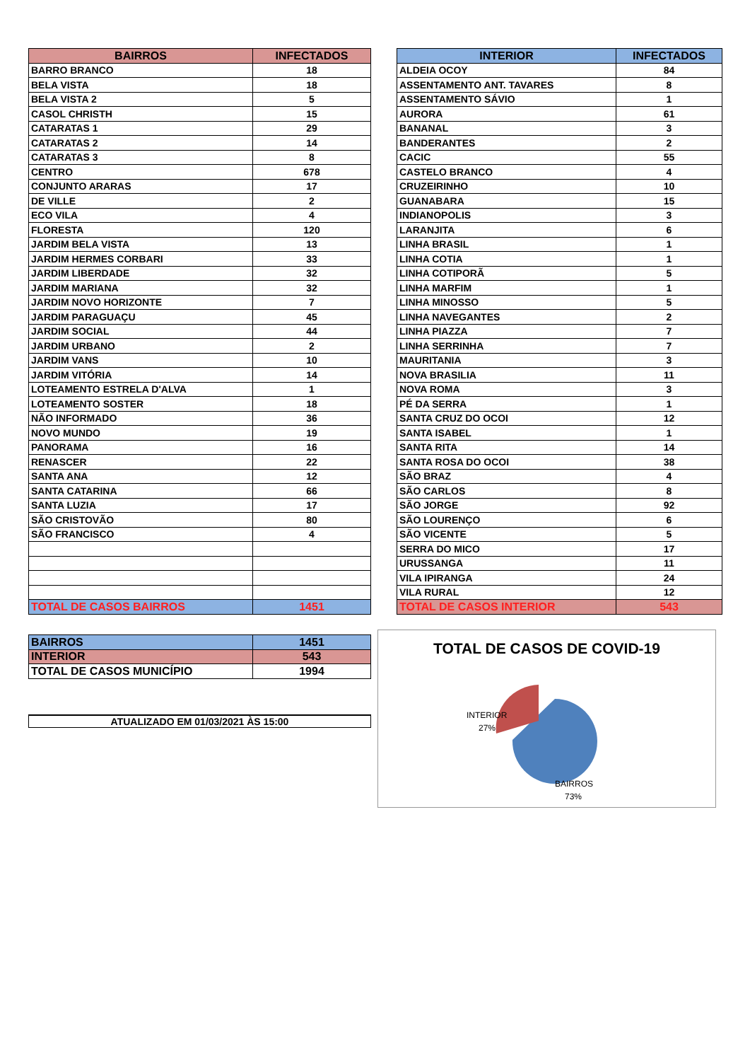| BAIRROS | INFECTADOS |
| --- | --- |
| BARRO BRANCO | 18 |
| BELA VISTA | 18 |
| BELA VISTA 2 | 5 |
| CASOL CHRISTH | 15 |
| CATARATAS 1 | 29 |
| CATARATAS 2 | 14 |
| CATARATAS 3 | 8 |
| CENTRO | 678 |
| CONJUNTO ARARAS | 17 |
| DE VILLE | 2 |
| ECO VILA | 4 |
| FLORESTA | 120 |
| JARDIM BELA VISTA | 13 |
| JARDIM HERMES CORBARI | 33 |
| JARDIM LIBERDADE | 32 |
| JARDIM MARIANA | 32 |
| JARDIM NOVO HORIZONTE | 7 |
| JARDIM PARAGUAÇU | 45 |
| JARDIM SOCIAL | 44 |
| JARDIM URBANO | 2 |
| JARDIM VANS | 10 |
| JARDIM VITÓRIA | 14 |
| LOTEAMENTO ESTRELA D'ALVA | 1 |
| LOTEAMENTO SOSTER | 18 |
| NÃO INFORMADO | 36 |
| NOVO MUNDO | 19 |
| PANORAMA | 16 |
| RENASCER | 22 |
| SANTA ANA | 12 |
| SANTA CATARINA | 66 |
| SANTA LUZIA | 17 |
| SÃO CRISTOVÃO | 80 |
| SÃO FRANCISCO | 4 |
| TOTAL DE CASOS BAIRROS | 1451 |
| INTERIOR | INFECTADOS |
| --- | --- |
| ALDEIA OCOY | 84 |
| ASSENTAMENTO ANT. TAVARES | 8 |
| ASSENTAMENTO SÁVIO | 1 |
| AURORA | 61 |
| BANANAL | 3 |
| BANDERANTES | 2 |
| CACIC | 55 |
| CASTELO BRANCO | 4 |
| CRUZEIRINHO | 10 |
| GUANABARA | 15 |
| INDIANOPOLIS | 3 |
| LARANJITA | 6 |
| LINHA BRASIL | 1 |
| LINHA COTIA | 1 |
| LINHA COTIPORÃ | 5 |
| LINHA MARFIM | 1 |
| LINHA MINOSSO | 5 |
| LINHA NAVEGANTES | 2 |
| LINHA PIAZZA | 7 |
| LINHA SERRINHA | 7 |
| MAURITANIA | 3 |
| NOVA BRASILIA | 11 |
| NOVA ROMA | 3 |
| PÉ DA SERRA | 1 |
| SANTA CRUZ DO OCOI | 12 |
| SANTA ISABEL | 1 |
| SANTA RITA | 14 |
| SANTA ROSA DO OCOI | 38 |
| SÃO BRAZ | 4 |
| SÃO CARLOS | 8 |
| SÃO JORGE | 92 |
| SÃO LOURENÇO | 6 |
| SÃO VICENTE | 5 |
| SERRA DO MICO | 17 |
| URUSSANGA | 11 |
| VILA IPIRANGA | 24 |
| VILA RURAL | 12 |
| TOTAL DE CASOS INTERIOR | 543 |
| BAIRROS | 1451 |
| INTERIOR | 543 |
| TOTAL DE CASOS MUNICÍPIO | 1994 |
ATUALIZADO EM 01/03/2021 ÀS 15:00
TOTAL DE CASOS DE COVID-19
INTERIOR
27%
BAIRROS
73%